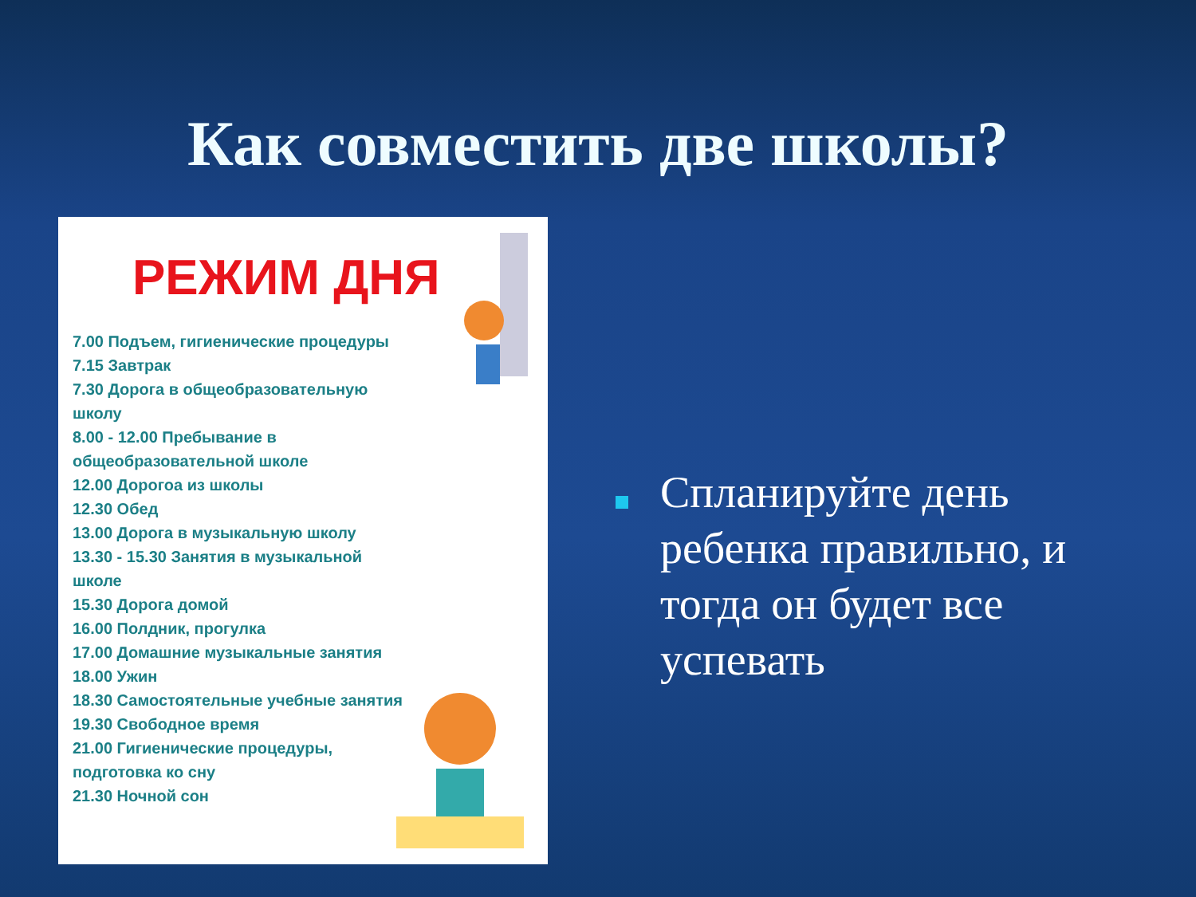Как совместить две школы?
РЕЖИМ ДНЯ
7.00 Подъем, гигиенические процедуры
7.15 Завтрак
7.30 Дорога в общеобразовательную
школу
8.00 - 12.00 Пребывание в
общеобразовательной школе
12.00 Дорогоа из школы
12.30 Обед
13.00 Дорога в музыкальную школу
13.30 - 15.30 Занятия в музыкальной
школе
15.30 Дорога домой
16.00 Полдник, прогулка
17.00 Домашние музыкальные занятия
18.00 Ужин
18.30 Самостоятельные учебные занятия
19.30 Свободное время
21.00 Гигиенические процедуры,
подготовка ко сну
21.30 Ночной сон
Спланируйте день ребенка правильно, и тогда он будет все успевать